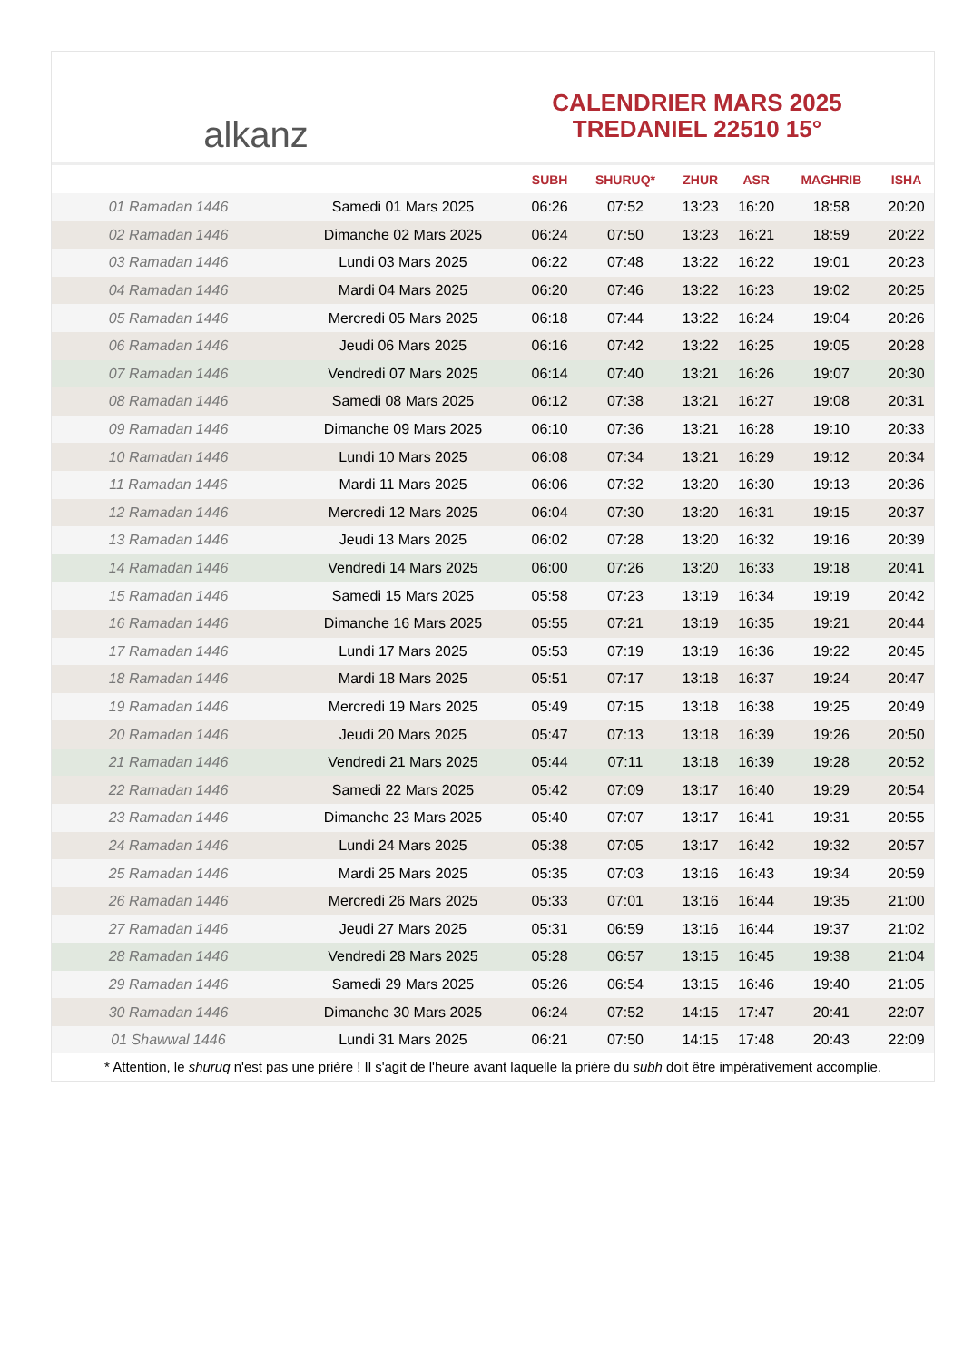alkanz
CALENDRIER MARS 2025
TREDANIEL 22510 15°
| | | SUBH | SHURUQ* | ZHUR | ASR | MAGHRIB | ISHA |
| --- | --- | --- | --- | --- | --- | --- | --- |
| 01 Ramadan 1446 | Samedi 01 Mars 2025 | 06:26 | 07:52 | 13:23 | 16:20 | 18:58 | 20:20 |
| 02 Ramadan 1446 | Dimanche 02 Mars 2025 | 06:24 | 07:50 | 13:23 | 16:21 | 18:59 | 20:22 |
| 03 Ramadan 1446 | Lundi 03 Mars 2025 | 06:22 | 07:48 | 13:22 | 16:22 | 19:01 | 20:23 |
| 04 Ramadan 1446 | Mardi 04 Mars 2025 | 06:20 | 07:46 | 13:22 | 16:23 | 19:02 | 20:25 |
| 05 Ramadan 1446 | Mercredi 05 Mars 2025 | 06:18 | 07:44 | 13:22 | 16:24 | 19:04 | 20:26 |
| 06 Ramadan 1446 | Jeudi 06 Mars 2025 | 06:16 | 07:42 | 13:22 | 16:25 | 19:05 | 20:28 |
| 07 Ramadan 1446 | Vendredi 07 Mars 2025 | 06:14 | 07:40 | 13:21 | 16:26 | 19:07 | 20:30 |
| 08 Ramadan 1446 | Samedi 08 Mars 2025 | 06:12 | 07:38 | 13:21 | 16:27 | 19:08 | 20:31 |
| 09 Ramadan 1446 | Dimanche 09 Mars 2025 | 06:10 | 07:36 | 13:21 | 16:28 | 19:10 | 20:33 |
| 10 Ramadan 1446 | Lundi 10 Mars 2025 | 06:08 | 07:34 | 13:21 | 16:29 | 19:12 | 20:34 |
| 11 Ramadan 1446 | Mardi 11 Mars 2025 | 06:06 | 07:32 | 13:20 | 16:30 | 19:13 | 20:36 |
| 12 Ramadan 1446 | Mercredi 12 Mars 2025 | 06:04 | 07:30 | 13:20 | 16:31 | 19:15 | 20:37 |
| 13 Ramadan 1446 | Jeudi 13 Mars 2025 | 06:02 | 07:28 | 13:20 | 16:32 | 19:16 | 20:39 |
| 14 Ramadan 1446 | Vendredi 14 Mars 2025 | 06:00 | 07:26 | 13:20 | 16:33 | 19:18 | 20:41 |
| 15 Ramadan 1446 | Samedi 15 Mars 2025 | 05:58 | 07:23 | 13:19 | 16:34 | 19:19 | 20:42 |
| 16 Ramadan 1446 | Dimanche 16 Mars 2025 | 05:55 | 07:21 | 13:19 | 16:35 | 19:21 | 20:44 |
| 17 Ramadan 1446 | Lundi 17 Mars 2025 | 05:53 | 07:19 | 13:19 | 16:36 | 19:22 | 20:45 |
| 18 Ramadan 1446 | Mardi 18 Mars 2025 | 05:51 | 07:17 | 13:18 | 16:37 | 19:24 | 20:47 |
| 19 Ramadan 1446 | Mercredi 19 Mars 2025 | 05:49 | 07:15 | 13:18 | 16:38 | 19:25 | 20:49 |
| 20 Ramadan 1446 | Jeudi 20 Mars 2025 | 05:47 | 07:13 | 13:18 | 16:39 | 19:26 | 20:50 |
| 21 Ramadan 1446 | Vendredi 21 Mars 2025 | 05:44 | 07:11 | 13:18 | 16:39 | 19:28 | 20:52 |
| 22 Ramadan 1446 | Samedi 22 Mars 2025 | 05:42 | 07:09 | 13:17 | 16:40 | 19:29 | 20:54 |
| 23 Ramadan 1446 | Dimanche 23 Mars 2025 | 05:40 | 07:07 | 13:17 | 16:41 | 19:31 | 20:55 |
| 24 Ramadan 1446 | Lundi 24 Mars 2025 | 05:38 | 07:05 | 13:17 | 16:42 | 19:32 | 20:57 |
| 25 Ramadan 1446 | Mardi 25 Mars 2025 | 05:35 | 07:03 | 13:16 | 16:43 | 19:34 | 20:59 |
| 26 Ramadan 1446 | Mercredi 26 Mars 2025 | 05:33 | 07:01 | 13:16 | 16:44 | 19:35 | 21:00 |
| 27 Ramadan 1446 | Jeudi 27 Mars 2025 | 05:31 | 06:59 | 13:16 | 16:44 | 19:37 | 21:02 |
| 28 Ramadan 1446 | Vendredi 28 Mars 2025 | 05:28 | 06:57 | 13:15 | 16:45 | 19:38 | 21:04 |
| 29 Ramadan 1446 | Samedi 29 Mars 2025 | 05:26 | 06:54 | 13:15 | 16:46 | 19:40 | 21:05 |
| 30 Ramadan 1446 | Dimanche 30 Mars 2025 | 06:24 | 07:52 | 14:15 | 17:47 | 20:41 | 22:07 |
| 01 Shawwal 1446 | Lundi 31 Mars 2025 | 06:21 | 07:50 | 14:15 | 17:48 | 20:43 | 22:09 |
* Attention, le shuruq n'est pas une prière ! Il s'agit de l'heure avant laquelle la prière du subh doit être impérativement accomplie.